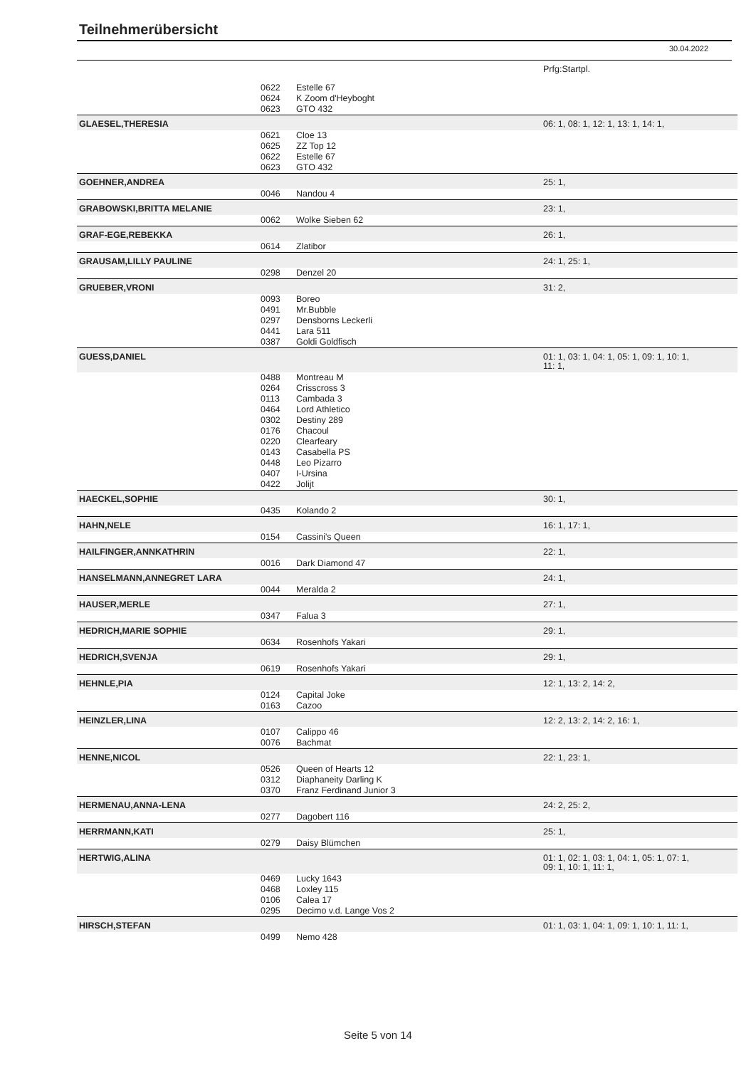Teilnehmerübersicht
30.04.2022
| | | | Prfg:Startpl. |
| | 0622 | Estelle 67 | |
| | 0624 | K Zoom d'Heyboght | |
| | 0623 | GTO 432 | |
| GLAESEL,THERESIA | | | 06: 1, 08: 1, 12: 1, 13: 1, 14: 1, |
| | 0621 | Cloe 13 | |
| | 0625 | ZZ Top 12 | |
| | 0622 | Estelle 67 | |
| | 0623 | GTO 432 | |
| GOEHNER,ANDREA | | | 25: 1, |
| | 0046 | Nandou 4 | |
| GRABOWSKI,BRITTA MELANIE | | | 23: 1, |
| | 0062 | Wolke Sieben 62 | |
| GRAF-EGE,REBEKKA | | | 26: 1, |
| | 0614 | Zlatibor | |
| GRAUSAM,LILLY PAULINE | | | 24: 1, 25: 1, |
| | 0298 | Denzel 20 | |
| GRUEBER,VRONI | | | 31: 2, |
| | 0093 | Boreo | |
| | 0491 | Mr.Bubble | |
| | 0297 | Densborns Leckerli | |
| | 0441 | Lara 511 | |
| | 0387 | Goldi Goldfisch | |
| GUESS,DANIEL | | | 01: 1, 03: 1, 04: 1, 05: 1, 09: 1, 10: 1, 11: 1, |
| | 0488 | Montreau M | |
| | 0264 | Crisscross 3 | |
| | 0113 | Cambada 3 | |
| | 0464 | Lord Athletico | |
| | 0302 | Destiny 289 | |
| | 0176 | Chacoul | |
| | 0220 | Clearfeary | |
| | 0143 | Casabella PS | |
| | 0448 | Leo Pizarro | |
| | 0407 | I-Ursina | |
| | 0422 | Jolijt | |
| HAECKEL,SOPHIE | | | 30: 1, |
| | 0435 | Kolando 2 | |
| HAHN,NELE | | | 16: 1, 17: 1, |
| | 0154 | Cassini's Queen | |
| HAILFINGER,ANNKATHRIN | | | 22: 1, |
| | 0016 | Dark Diamond 47 | |
| HANSELMANN,ANNEGRET LARA | | | 24: 1, |
| | 0044 | Meralda 2 | |
| HAUSER,MERLE | | | 27: 1, |
| | 0347 | Falua 3 | |
| HEDRICH,MARIE SOPHIE | | | 29: 1, |
| | 0634 | Rosenhofs Yakari | |
| HEDRICH,SVENJA | | | 29: 1, |
| | 0619 | Rosenhofs Yakari | |
| HEHNLE,PIA | | | 12: 1, 13: 2, 14: 2, |
| | 0124 | Capital Joke | |
| | 0163 | Cazoo | |
| HEINZLER,LINA | | | 12: 2, 13: 2, 14: 2, 16: 1, |
| | 0107 | Calippo 46 | |
| | 0076 | Bachmat | |
| HENNE,NICOL | | | 22: 1, 23: 1, |
| | 0526 | Queen of Hearts 12 | |
| | 0312 | Diaphaneity Darling K | |
| | 0370 | Franz Ferdinand Junior 3 | |
| HERMENAU,ANNA-LENA | | | 24: 2, 25: 2, |
| | 0277 | Dagobert 116 | |
| HERRMANN,KATI | | | 25: 1, |
| | 0279 | Daisy Blümchen | |
| HERTWIG,ALINA | | | 01: 1, 02: 1, 03: 1, 04: 1, 05: 1, 07: 1, 09: 1, 10: 1, 11: 1, |
| | 0469 | Lucky 1643 | |
| | 0468 | Loxley 115 | |
| | 0106 | Calea 17 | |
| | 0295 | Decimo v.d. Lange Vos 2 | |
| HIRSCH,STEFAN | | | 01: 1, 03: 1, 04: 1, 09: 1, 10: 1, 11: 1, |
| | 0499 | Nemo 428 | |
Seite 5 von 14